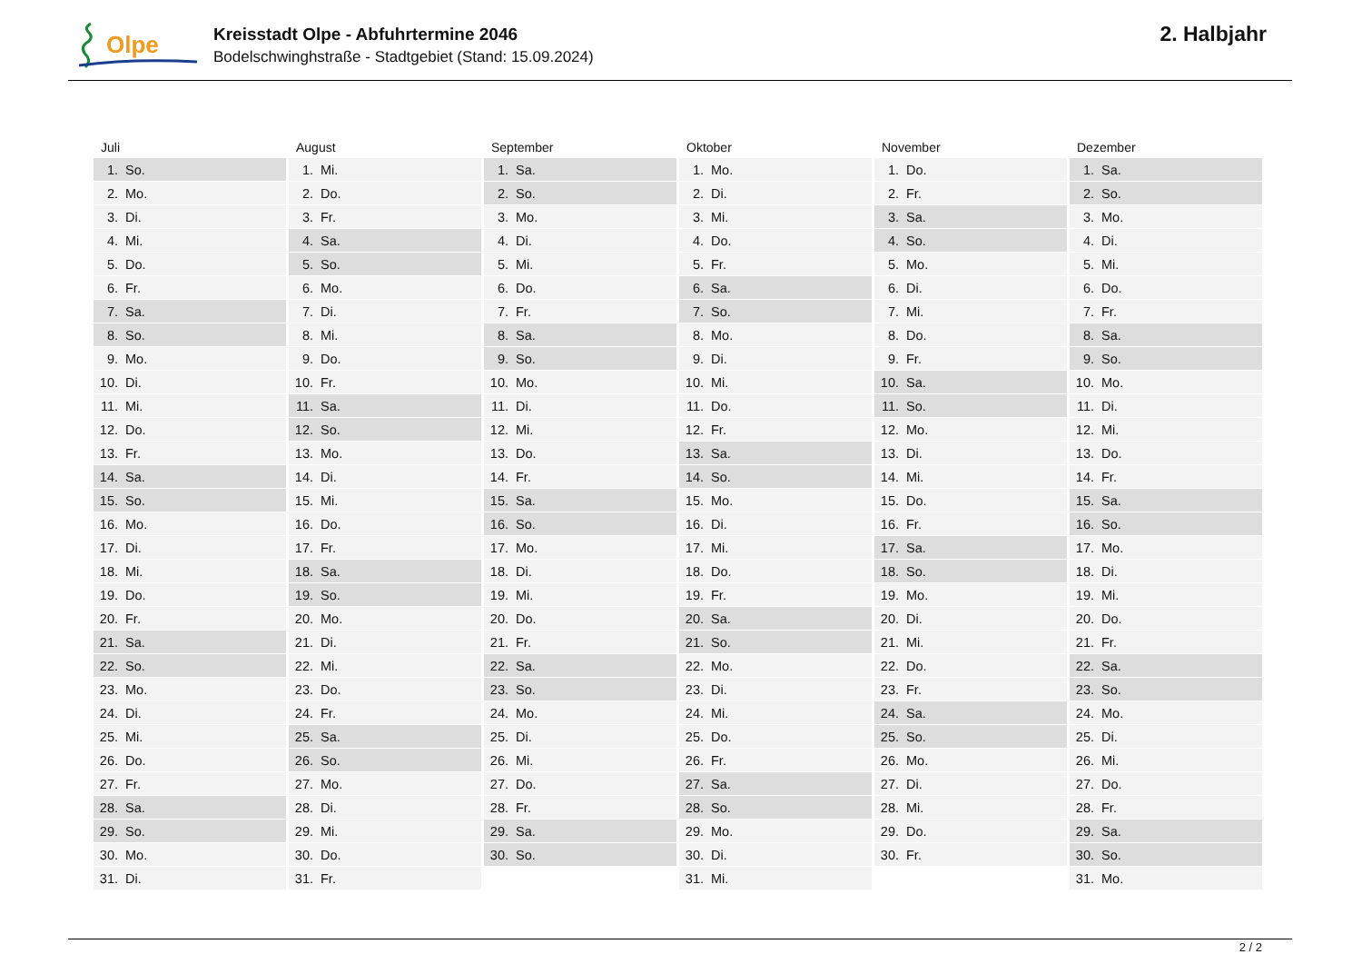Olpe
Kreisstadt Olpe - Abfuhrtermine 2046
Bodelschwinghstraße - Stadtgebiet (Stand: 15.09.2024)
2. Halbjahr
| Juli | August | September | Oktober | November | Dezember |
| --- | --- | --- | --- | --- | --- |
| 1. So. | 1. Mi. | 1. Sa. | 1. Mo. | 1. Do. | 1. Sa. |
| 2. Mo. | 2. Do. | 2. So. | 2. Di. | 2. Fr. | 2. So. |
| 3. Di. | 3. Fr. | 3. Mo. | 3. Mi. | 3. Sa. | 3. Mo. |
| 4. Mi. | 4. Sa. | 4. Di. | 4. Do. | 4. So. | 4. Di. |
| 5. Do. | 5. So. | 5. Mi. | 5. Fr. | 5. Mo. | 5. Mi. |
| 6. Fr. | 6. Mo. | 6. Do. | 6. Sa. | 6. Di. | 6. Do. |
| 7. Sa. | 7. Di. | 7. Fr. | 7. So. | 7. Mi. | 7. Fr. |
| 8. So. | 8. Mi. | 8. Sa. | 8. Mo. | 8. Do. | 8. Sa. |
| 9. Mo. | 9. Do. | 9. So. | 9. Di. | 9. Fr. | 9. So. |
| 10. Di. | 10. Fr. | 10. Mo. | 10. Mi. | 10. Sa. | 10. Mo. |
| 11. Mi. | 11. Sa. | 11. Di. | 11. Do. | 11. So. | 11. Di. |
| 12. Do. | 12. So. | 12. Mi. | 12. Fr. | 12. Mo. | 12. Mi. |
| 13. Fr. | 13. Mo. | 13. Do. | 13. Sa. | 13. Di. | 13. Do. |
| 14. Sa. | 14. Di. | 14. Fr. | 14. So. | 14. Mi. | 14. Fr. |
| 15. So. | 15. Mi. | 15. Sa. | 15. Mo. | 15. Do. | 15. Sa. |
| 16. Mo. | 16. Do. | 16. So. | 16. Di. | 16. Fr. | 16. So. |
| 17. Di. | 17. Fr. | 17. Mo. | 17. Mi. | 17. Sa. | 17. Mo. |
| 18. Mi. | 18. Sa. | 18. Di. | 18. Do. | 18. So. | 18. Di. |
| 19. Do. | 19. So. | 19. Mi. | 19. Fr. | 19. Mo. | 19. Mi. |
| 20. Fr. | 20. Mo. | 20. Do. | 20. Sa. | 20. Di. | 20. Do. |
| 21. Sa. | 21. Di. | 21. Fr. | 21. So. | 21. Mi. | 21. Fr. |
| 22. So. | 22. Mi. | 22. Sa. | 22. Mo. | 22. Do. | 22. Sa. |
| 23. Mo. | 23. Do. | 23. So. | 23. Di. | 23. Fr. | 23. So. |
| 24. Di. | 24. Fr. | 24. Mo. | 24. Mi. | 24. Sa. | 24. Mo. |
| 25. Mi. | 25. Sa. | 25. Di. | 25. Do. | 25. So. | 25. Di. |
| 26. Do. | 26. So. | 26. Mi. | 26. Fr. | 26. Mo. | 26. Mi. |
| 27. Fr. | 27. Mo. | 27. Do. | 27. Sa. | 27. Di. | 27. Do. |
| 28. Sa. | 28. Di. | 28. Fr. | 28. So. | 28. Mi. | 28. Fr. |
| 29. So. | 29. Mi. | 29. Sa. | 29. Mo. | 29. Do. | 29. Sa. |
| 30. Mo. | 30. Do. | 30. So. | 30. Di. | 30. Fr. | 30. So. |
| 31. Di. | 31. Fr. | | 31. Mi. | | 31. Mo. |
2 / 2